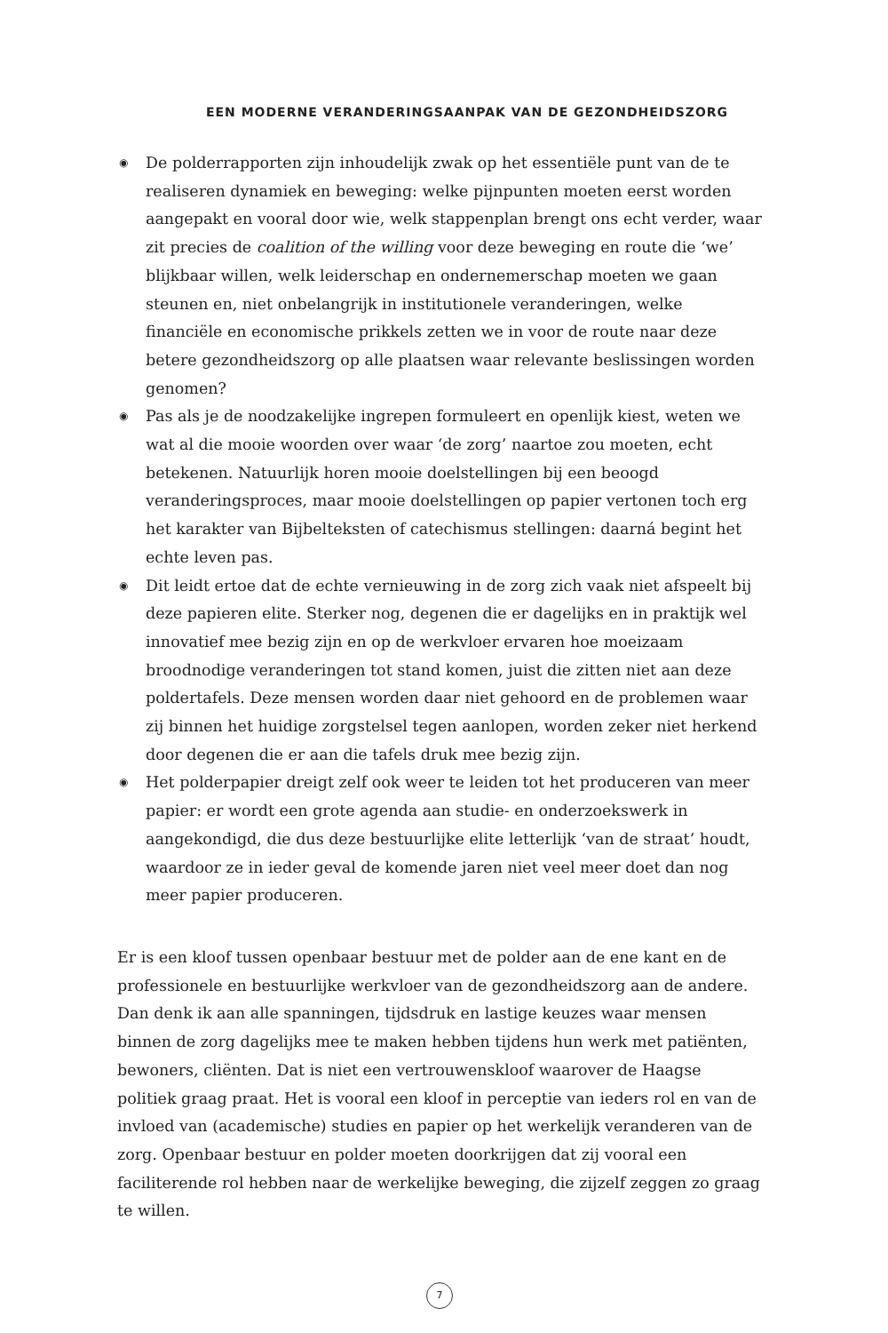EEN MODERNE VERANDERINGSAANPAK VAN DE GEZONDHEIDSZORG
◉ De polderrapporten zijn inhoudelijk zwak op het essentiële punt van de te realiseren dynamiek en beweging: welke pijnpunten moeten eerst worden aangepakt en vooral door wie, welk stappenplan brengt ons echt verder, waar zit precies de coalition of the willing voor deze beweging en route die ‘we’ blijkbaar willen, welk leiderschap en ondernemerschap moeten we gaan steunen en, niet onbelangrijk in institutionele veranderingen, welke financiële en economische prikkels zetten we in voor de route naar deze betere gezondheidszorg op alle plaatsen waar relevante beslissingen worden genomen?
◉ Pas als je de noodzakelijke ingrepen formuleert en openlijk kiest, weten we wat al die mooie woorden over waar ‘de zorg’ naartoe zou moeten, echt betekenen. Natuurlijk horen mooie doelstellingen bij een beoogd veranderingsproces, maar mooie doelstellingen op papier vertonen toch erg het karakter van Bijbelteksten of catechismus stellingen: daarná begint het echte leven pas.
◉ Dit leidt ertoe dat de echte vernieuwing in de zorg zich vaak niet afspeelt bij deze papieren elite. Sterker nog, degenen die er dagelijks en in praktijk wel innovatief mee bezig zijn en op de werkvloer ervaren hoe moeizaam broodnodige veranderingen tot stand komen, juist die zitten niet aan deze poldertafels. Deze mensen worden daar niet gehoord en de problemen waar zij binnen het huidige zorgstelsel tegen aanlopen, worden zeker niet herkend door degenen die er aan die tafels druk mee bezig zijn.
◉ Het polderpapier dreigt zelf ook weer te leiden tot het produceren van meer papier: er wordt een grote agenda aan studie- en onderzoekswerk in aangekondigd, die dus deze bestuurlijke elite letterlijk ‘van de straat’ houdt, waardoor ze in ieder geval de komende jaren niet veel meer doet dan nog meer papier produceren.
Er is een kloof tussen openbaar bestuur met de polder aan de ene kant en de professionele en bestuurlijke werkvloer van de gezondheidszorg aan de andere. Dan denk ik aan alle spanningen, tijdsdruk en lastige keuzes waar mensen binnen de zorg dagelijks mee te maken hebben tijdens hun werk met patiënten, bewoners, cliënten. Dat is niet een vertrouwenskloof waarover de Haagse politiek graag praat. Het is vooral een kloof in perceptie van ieders rol en van de invloed van (academische) studies en papier op het werkelijk veranderen van de zorg. Openbaar bestuur en polder moeten doorkrijgen dat zij vooral een faciliterende rol hebben naar de werkelijke beweging, die zijzelf zeggen zo graag te willen.
7